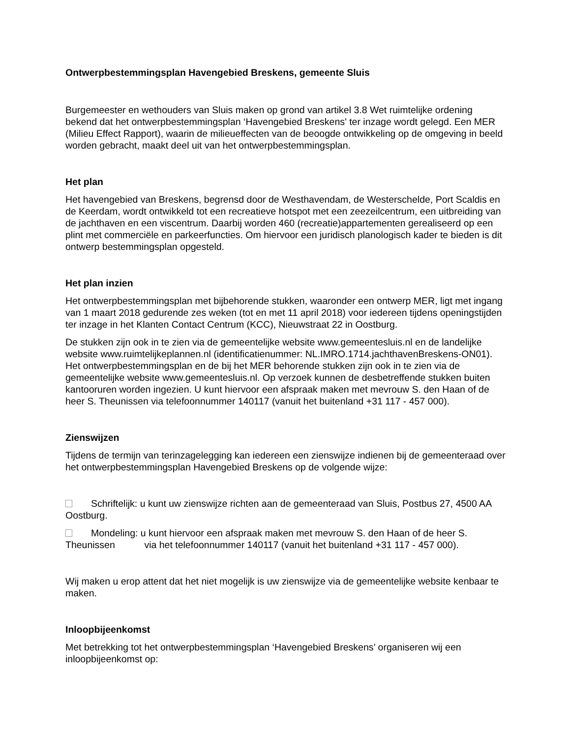Ontwerpbestemmingsplan Havengebied Breskens, gemeente Sluis
Burgemeester en wethouders van Sluis maken op grond van artikel 3.8 Wet ruimtelijke ordening bekend dat het ontwerpbestemmingsplan ‘Havengebied Breskens' ter inzage wordt gelegd. Een MER (Milieu Effect Rapport), waarin de milieueffecten van de beoogde ontwikkeling op de omgeving in beeld worden gebracht, maakt deel uit van het ontwerpbestemmingsplan.
Het plan
Het havengebied van Breskens, begrensd door de Westhavendam, de Westerschelde, Port Scaldis en de Keerdam, wordt ontwikkeld tot een recreatieve hotspot met een zeezeilcentrum, een uitbreiding van de jachthaven en een viscentrum. Daarbij worden 460 (recreatie)appartementen gerealiseerd op een plint met commerciële en parkeerfuncties. Om hiervoor een juridisch planologisch kader te bieden is dit ontwerp bestemmingsplan opgesteld.
Het plan inzien
Het ontwerpbestemmingsplan met bijbehorende stukken, waaronder een ontwerp MER, ligt met ingang van 1 maart 2018 gedurende zes weken (tot en met 11 april 2018) voor iedereen tijdens openingstijden ter inzage in het Klanten Contact Centrum (KCC), Nieuwstraat 22 in Oostburg.
De stukken zijn ook in te zien via de gemeentelijke website www.gemeentesluis.nl en de landelijke website www.ruimtelijkeplannen.nl (identificatienummer: NL.IMRO.1714.jachthavenBreskens-ON01). Het ontwerpbestemmingsplan en de bij het MER behorende stukken zijn ook in te zien via de gemeentelijke website www.gemeentesluis.nl. Op verzoek kunnen de desbetreffende stukken buiten kantooruren worden ingezien. U kunt hiervoor een afspraak maken met mevrouw S. den Haan of de heer S. Theunissen via telefoonnummer 140117 (vanuit het buitenland +31 117 - 457 000).
Zienswijzen
Tijdens de termijn van terinzagelegging kan iedereen een zienswijze indienen bij de gemeenteraad over het ontwerpbestemmingsplan Havengebied Breskens op de volgende wijze:
Schriftelijk: u kunt uw zienswijze richten aan de gemeenteraad van Sluis, Postbus 27, 4500 AA Oostburg.
Mondeling: u kunt hiervoor een afspraak maken met mevrouw S. den Haan of de heer S. Theunissen via het telefoonnummer 140117 (vanuit het buitenland +31 117 - 457 000).
Wij maken u erop attent dat het niet mogelijk is uw zienswijze via de gemeentelijke website kenbaar te maken.
Inloopbijeenkomst
Met betrekking tot het ontwerpbestemmingsplan ‘Havengebied Breskens’ organiseren wij een inloopbijeenkomst op: